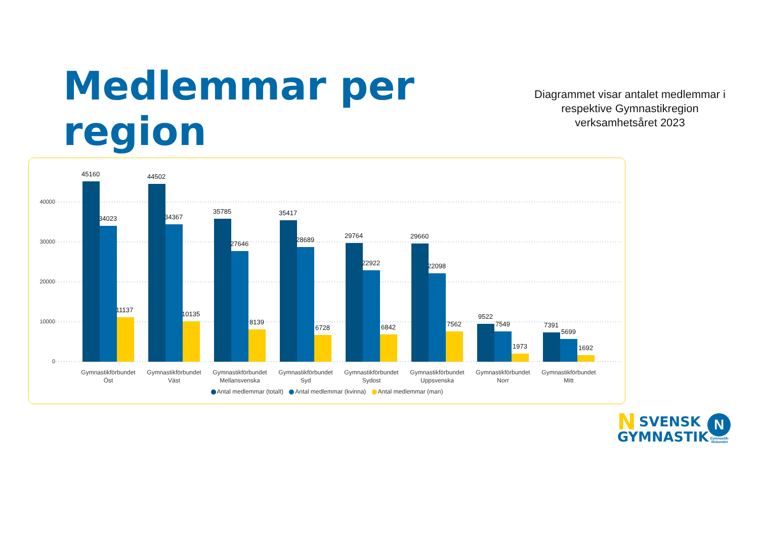Medlemmar per region
Diagrammet visar antalet medlemmar i respektive Gymnastikregion verksamhetsåret 2023
40000
30000
20000
10000
0
45160
34023
11137
44502
34367
10135
35785
27646
8139
35417
28689
6728
29764
22922
6842
29660
22098
7562
9522
7549
1973
7391
5699
1692
Gymnastikförbundet Öst
Gymnastikförbundet Väst
Gymnastikförbundet Mellansvenska
Gymnastikförbundet Syd
Gymnastikförbundet Sydost
Gymnastikförbundet Uppsvenska
Gymnastikförbundet Norr
Gymnastikförbundet Mitt
Antal medlemmar (totalt) Antal medlemmar (kvinna) Antal medlemmar (man)
NSVENSK
GYMNASTIK
N
Gymnastik-förbundet